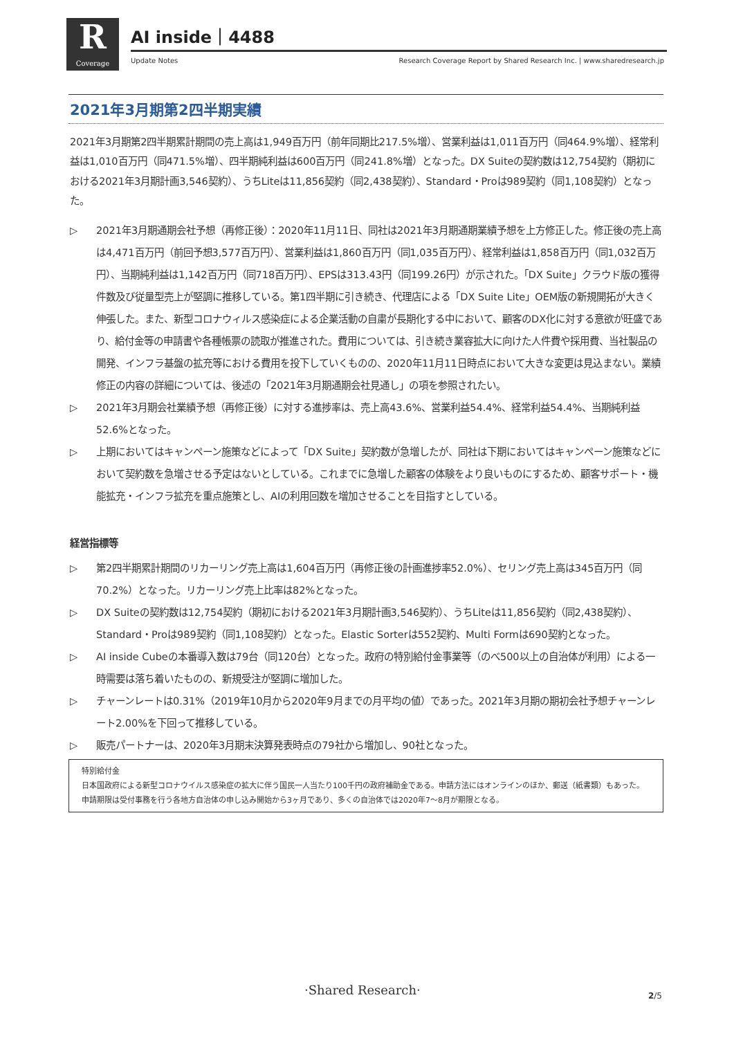R
Coverage
AI inside｜4488
Update Notes
Research Coverage Report by Shared Research Inc. | www.sharedresearch.jp
2021年3月期第2四半期実績
2021年3月期第2四半期累計期間の売上高は1,949百万円（前年同期比217.5%増）、営業利益は1,011百万円（同464.9%増）、経常利益は1,010百万円（同471.5%増）、四半期純利益は600百万円（同241.8%増）となった。DX Suiteの契約数は12,754契約（期初における2021年3月期計画3,546契約）、うちLiteは11,856契約（同2,438契約）、Standard・Proは989契約（同1,108契約）となった。
▷ 2021年3月期通期会社予想（再修正後）：2020年11月11日、同社は2021年3月期通期業績予想を上方修正した。修正後の売上高は4,471百万円（前回予想3,577百万円）、営業利益は1,860百万円（同1,035百万円）、経常利益は1,858百万円（同1,032百万円）、当期純利益は1,142百万円（同718百万円）、EPSは313.43円（同199.26円）が示された。「DX Suite」クラウド版の獲得件数及び従量型売上が堅調に推移している。第1四半期に引き続き、代理店による「DX Suite Lite」OEM版の新規開拓が大きく伸張した。また、新型コロナウィルス感染症による企業活動の自粛が長期化する中において、顧客のDX化に対する意欲が旺盛であり、給付金等の申請書や各種帳票の読取が推進された。費用については、引き続き業容拡大に向けた人件費や採用費、当社製品の開発、インフラ基盤の拡充等における費用を投下していくものの、2020年11月11日時点において大きな変更は見込まない。業績修正の内容の詳細については、後述の「2021年3月期通期会社見通し」の項を参照されたい。
▷ 2021年3月期会社業績予想（再修正後）に対する進捗率は、売上高43.6%、営業利益54.4%、経常利益54.4%、当期純利益52.6%となった。
▷ 上期においてはキャンペーン施策などによって「DX Suite」契約数が急増したが、同社は下期においてはキャンペーン施策などにおいて契約数を急増させる予定はないとしている。これまでに急増した顧客の体験をより良いものにするため、顧客サポート・機能拡充・インフラ拡充を重点施策とし、AIの利用回数を増加させることを目指すとしている。
経営指標等
▷ 第2四半期累計期間のリカーリング売上高は1,604百万円（再修正後の計画進捗率52.0%）、セリング売上高は345百万円（同70.2%）となった。リカーリング売上比率は82%となった。
▷ DX Suiteの契約数は12,754契約（期初における2021年3月期計画3,546契約）、うちLiteは11,856契約（同2,438契約）、Standard・Proは989契約（同1,108契約）となった。Elastic Sorterは552契約、Multi Formは690契約となった。
▷ AI inside Cubeの本番導入数は79台（同120台）となった。政府の特別給付金事業等（のべ500以上の自治体が利用）による一時需要は落ち着いたものの、新規受注が堅調に増加した。
▷ チャーンレートは0.31%（2019年10月から2020年9月までの月平均の値）であった。2021年3月期の期初会社予想チャーンレート2.00%を下回って推移している。
▷ 販売パートナーは、2020年3月期末決算発表時点の79社から増加し、90社となった。
特別給付金
日本国政府による新型コロナウイルス感染症の拡大に伴う国民一人当たり100千円の政府補助金である。申請方法にはオンラインのほか、郵送（紙書類）もあった。申請期限は受付事務を行う各地方自治体の申し込み開始から3ヶ月であり、多くの自治体では2020年7〜8月が期限となる。
·Shared Research· 2/5